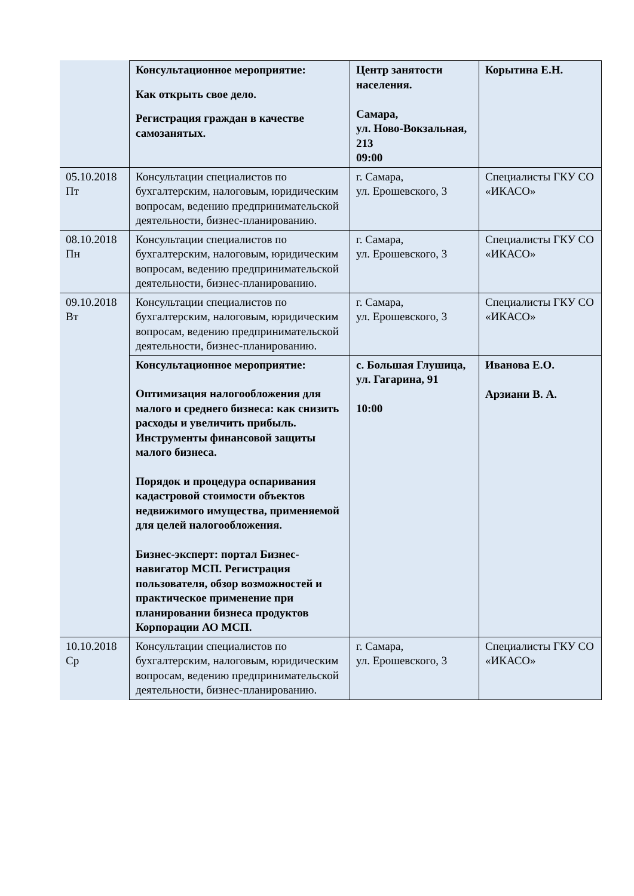| | Консультационное мероприятие: Как открыть свое дело. Регистрация граждан в качестве самозанятых. | Центр занятости населения. Самара, ул. Ново-Вокзальная, 213 09:00 | Корытина Е.Н. |
| 05.10.2018 Пт | Консультации специалистов по бухгалтерским, налоговым, юридическим вопросам, ведению предпринимательской деятельности, бизнес-планированию. | г. Самара, ул. Ерошевского, 3 | Специалисты ГКУ СО «ИКАСО» |
| 08.10.2018 Пн | Консультации специалистов по бухгалтерским, налоговым, юридическим вопросам, ведению предпринимательской деятельности, бизнес-планированию. | г. Самара, ул. Ерошевского, 3 | Специалисты ГКУ СО «ИКАСО» |
| 09.10.2018 Вт | Консультации специалистов по бухгалтерским, налоговым, юридическим вопросам, ведению предпринимательской деятельности, бизнес-планированию. | г. Самара, ул. Ерошевского, 3 | Специалисты ГКУ СО «ИКАСО» |
| | Консультационное мероприятие: Оптимизация налогообложения для малого и среднего бизнеса: как снизить расходы и увеличить прибыль. Инструменты финансовой защиты малого бизнеса. Порядок и процедура оспаривания кадастровой стоимости объектов недвижимого имущества, применяемой для целей налогообложения. Бизнес-эксперт: портал Бизнес-навигатор МСП. Регистрация пользователя, обзор возможностей и практическое применение при планировании бизнеса продуктов Корпорации АО МСП. | с. Большая Глушица, ул. Гагарина, 91 10:00 | Иванова Е.О. Арзиани В. А. |
| 10.10.2018 Ср | Консультации специалистов по бухгалтерским, налоговым, юридическим вопросам, ведению предпринимательской деятельности, бизнес-планированию. | г. Самара, ул. Ерошевского, 3 | Специалисты ГКУ СО «ИКАСО» |